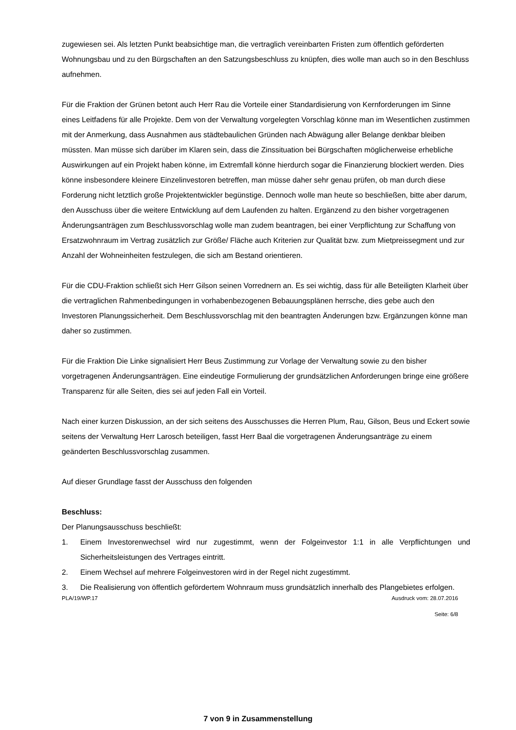zugewiesen sei. Als letzten Punkt beabsichtige man, die vertraglich vereinbarten Fristen zum öffentlich geförderten Wohnungsbau und zu den Bürgschaften an den Satzungsbeschluss zu knüpfen, dies wolle man auch so in den Beschluss aufnehmen.
Für die Fraktion der Grünen betont auch Herr Rau die Vorteile einer Standardisierung von Kernforderungen im Sinne eines Leitfadens für alle Projekte. Dem von der Verwaltung vorgelegten Vorschlag könne man im Wesentlichen zustimmen mit der Anmerkung, dass Ausnahmen aus städtebaulichen Gründen nach Abwägung aller Belange denkbar bleiben müssten. Man müsse sich darüber im Klaren sein, dass die Zinssituation bei Bürgschaften möglicherweise erhebliche Auswirkungen auf ein Projekt haben könne, im Extremfall könne hierdurch sogar die Finanzierung blockiert werden. Dies könne insbesondere kleinere Einzelinvestoren betreffen, man müsse daher sehr genau prüfen, ob man durch diese Forderung nicht letztlich große Projektentwickler begünstige. Dennoch wolle man heute so beschließen, bitte aber darum, den Ausschuss über die weitere Entwicklung auf dem Laufenden zu halten. Ergänzend zu den bisher vorgetragenen Änderungsanträgen zum Beschlussvorschlag wolle man zudem beantragen, bei einer Verpflichtung zur Schaffung von Ersatzwohnraum im Vertrag zusätzlich zur Größe/ Fläche auch Kriterien zur Qualität bzw. zum Mietpreissegment und zur Anzahl der Wohneinheiten festzulegen, die sich am Bestand orientieren.
Für die CDU-Fraktion schließt sich Herr Gilson seinen Vorrednern an. Es sei wichtig, dass für alle Beteiligten Klarheit über die vertraglichen Rahmenbedingungen in vorhabenbezogenen Bebauungsplänen herrsche, dies gebe auch den Investoren Planungssicherheit. Dem Beschlussvorschlag mit den beantragten Änderungen bzw. Ergänzungen könne man daher so zustimmen.
Für die Fraktion Die Linke signalisiert Herr Beus Zustimmung zur Vorlage der Verwaltung sowie zu den bisher vorgetragenen Änderungsanträgen. Eine eindeutige Formulierung der grundsätzlichen Anforderungen bringe eine größere Transparenz für alle Seiten, dies sei auf jeden Fall ein Vorteil.
Nach einer kurzen Diskussion, an der sich seitens des Ausschusses die Herren Plum, Rau, Gilson, Beus und Eckert sowie seitens der Verwaltung Herr Larosch beteiligen, fasst Herr Baal die vorgetragenen Änderungsanträge zu einem geänderten Beschlussvorschlag zusammen.
Auf dieser Grundlage fasst der Ausschuss den folgenden
Beschluss:
Der Planungsausschuss beschließt:
1. Einem Investorenwechsel wird nur zugestimmt, wenn der Folgeinvestor 1:1 in alle Verpflichtungen und Sicherheitsleistungen des Vertrages eintritt.
2. Einem Wechsel auf mehrere Folgeinvestoren wird in der Regel nicht zugestimmt.
3. Die Realisierung von öffentlich gefördertem Wohnraum muss grundsätzlich innerhalb des Plangebietes erfolgen.
PLA/19/WP.17 Ausdruck vom: 28.07.2016
Seite: 6/8
7 von 9 in Zusammenstellung